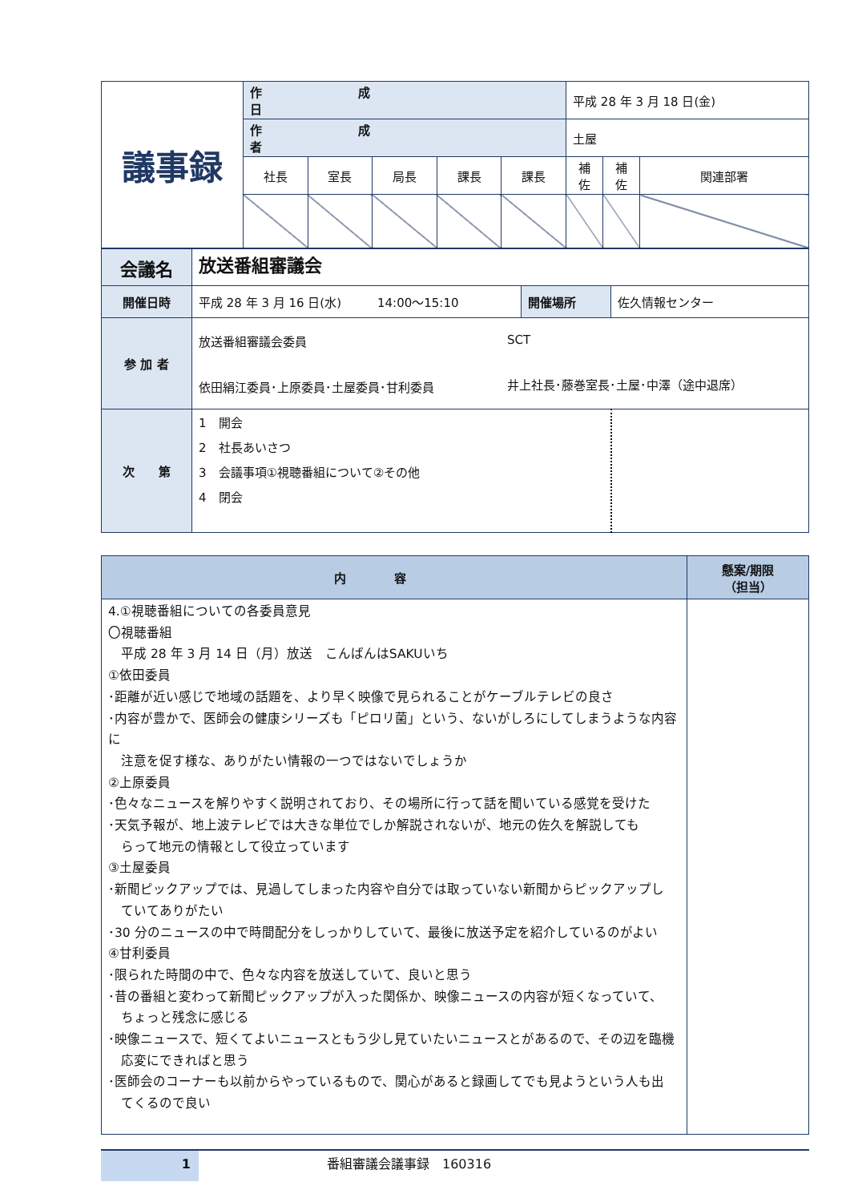| 議事録 | 作成日 | | | | | 平成 28 年 3 月 18 日(金) | | |
| | 作成者 | | | | | 土屋 | | |
| | 社長 | 室長 | 局長 | 課長 | 課長 | 補佐 | 補佐 | 関連部署 |
| 会議名 | 放送番組審議会 | | |
| 開催日時 | 平成 28 年 3 月 16 日(水) 14:00～15:10 | 開催場所 | 佐久情報センター |
| 参 加 者 | 放送番組審議会委員 依田絹江委員･上原委員･土屋委員･甘利委員 SCT 井上社長･藤巻室長･土屋･中澤（途中退席） | | |
| 次 第 | 1 開会 2 社長あいさつ 3 会議事項①視聴番組について②その他 4 閉会 | | |
| 内容 | 懸案/期限 （担当） |
| --- | --- |
| 4.①視聴番組についての各委員意見 〇視聴番組 平成 28 年 3 月 14 日（月）放送 こんばんはSAKUいち ①依田委員 ･距離が近い感じで地域の話題を、より早く映像で見られることがケーブルテレビの良さ ･内容が豊かで、医師会の健康シリーズも「ピロリ菌」という、ないがしろにしてしまうような内容に 注意を促す様な、ありがたい情報の一つではないでしょうか ②上原委員 ･色々なニュースを解りやすく説明されており、その場所に行って話を聞いている感覚を受けた ･天気予報が、地上波テレビでは大きな単位でしか解説されないが、地元の佐久を解説しても らって地元の情報として役立っています ③土屋委員 ･新聞ピックアップでは、見過してしまった内容や自分では取っていない新聞からピックアップし ていてありがたい ･30 分のニュースの中で時間配分をしっかりしていて、最後に放送予定を紹介しているのがよい ④甘利委員 ･限られた時間の中で、色々な内容を放送していて、良いと思う ･昔の番組と変わって新聞ピックアップが入った関係か、映像ニュースの内容が短くなっていて、 ちょっと残念に感じる ･映像ニュースで、短くてよいニュースともう少し見ていたいニュースとがあるので、その辺を臨機 応変にできればと思う ･医師会のコーナーも以前からやっているもので、関心があると録画してでも見ようという人も出 てくるので良い | |
1
番組審議会議事録　160316